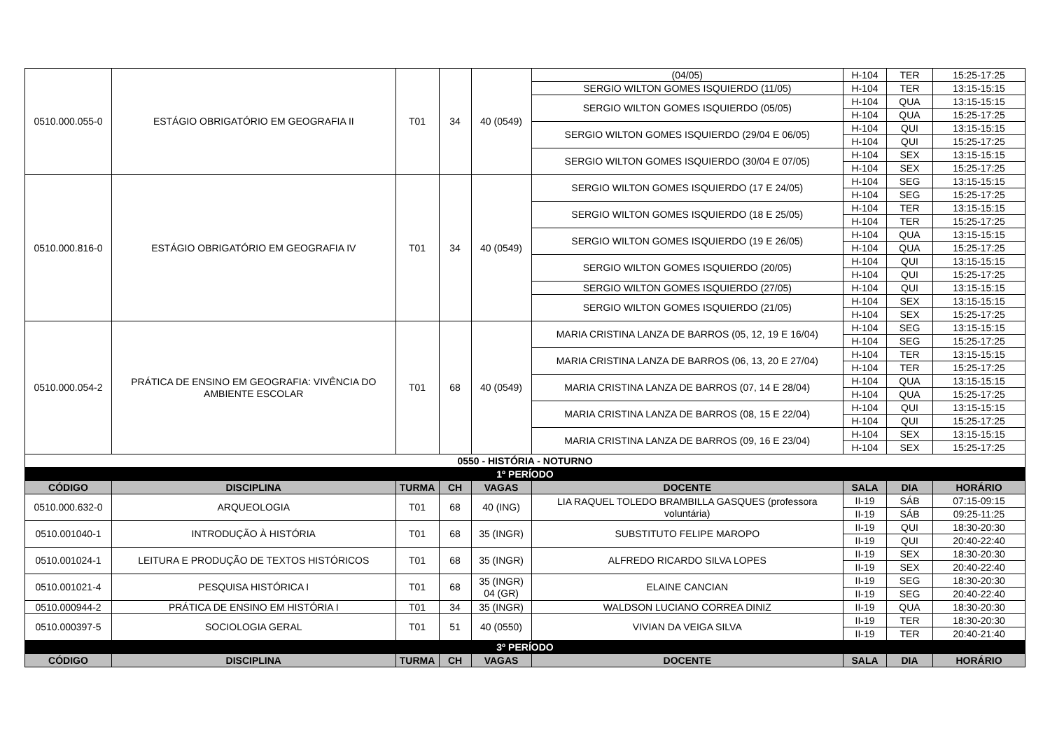| 0510.000.055-0 | ESTÁGIO OBRIGATÓRIO EM GEOGRAFIA II | T01 | 34 | 40 (0549) | (04/05) | H-104 | TER | 15:25-17:25 |
| | | | | | SERGIO WILTON GOMES ISQUIERDO (11/05) | H-104 | TER | 13:15-15:15 |
| | | | | | SERGIO WILTON GOMES ISQUIERDO (05/05) | H-104 | QUA | 13:15-15:15 |
| | | | | | | H-104 | QUA | 15:25-17:25 |
| | | | | | SERGIO WILTON GOMES ISQUIERDO (29/04 E 06/05) | H-104 | QUI | 13:15-15:15 |
| | | | | | | H-104 | QUI | 15:25-17:25 |
| | | | | | SERGIO WILTON GOMES ISQUIERDO (30/04 E 07/05) | H-104 | SEX | 13:15-15:15 |
| | | | | | | H-104 | SEX | 15:25-17:25 |
| 0510.000.816-0 | ESTÁGIO OBRIGATÓRIO EM GEOGRAFIA IV | T01 | 34 | 40 (0549) | SERGIO WILTON GOMES ISQUIERDO (17 E 24/05) | H-104 | SEG | 13:15-15:15 |
| | | | | | | H-104 | SEG | 15:25-17:25 |
| | | | | | SERGIO WILTON GOMES ISQUIERDO (18 E 25/05) | H-104 | TER | 13:15-15:15 |
| | | | | | | H-104 | TER | 15:25-17:25 |
| | | | | | SERGIO WILTON GOMES ISQUIERDO (19 E 26/05) | H-104 | QUA | 13:15-15:15 |
| | | | | | | H-104 | QUA | 15:25-17:25 |
| | | | | | SERGIO WILTON GOMES ISQUIERDO (20/05) | H-104 | QUI | 13:15-15:15 |
| | | | | | | H-104 | QUI | 15:25-17:25 |
| | | | | | SERGIO WILTON GOMES ISQUIERDO (27/05) | H-104 | QUI | 13:15-15:15 |
| | | | | | SERGIO WILTON GOMES ISQUIERDO (21/05) | H-104 | SEX | 13:15-15:15 |
| | | | | | | H-104 | SEX | 15:25-17:25 |
| 0510.000.054-2 | PRÁTICA DE ENSINO EM GEOGRAFIA: VIVÊNCIA DO AMBIENTE ESCOLAR | T01 | 68 | 40 (0549) | MARIA CRISTINA LANZA DE BARROS (05, 12, 19 E 16/04) | H-104 | SEG | 13:15-15:15 |
| | | | | | | H-104 | SEG | 15:25-17:25 |
| | | | | | MARIA CRISTINA LANZA DE BARROS (06, 13, 20 E 27/04) | H-104 | TER | 13:15-15:15 |
| | | | | | | H-104 | TER | 15:25-17:25 |
| | | | | | MARIA CRISTINA LANZA DE BARROS (07, 14 E 28/04) | H-104 | QUA | 13:15-15:15 |
| | | | | | | H-104 | QUA | 15:25-17:25 |
| | | | | | MARIA CRISTINA LANZA DE BARROS (08, 15 E 22/04) | H-104 | QUI | 13:15-15:15 |
| | | | | | | H-104 | QUI | 15:25-17:25 |
| | | | | | MARIA CRISTINA LANZA DE BARROS (09, 16 E 23/04) | H-104 | SEX | 13:15-15:15 |
| | | | | | | H-104 | SEX | 15:25-17:25 |
| 0550 - HISTÓRIA - NOTURNO | | | | | | | | |
| 1º PERÍODO | | | | | | | | |
| CÓDIGO | DISCIPLINA | TURMA | CH | VAGAS | DOCENTE | SALA | DIA | HORÁRIO |
| 0510.000.632-0 | ARQUEOLOGIA | T01 | 68 | 40 (ING) | LIA RAQUEL TOLEDO BRAMBILLA GASQUES (professora voluntária) | II-19 | SÁB | 07:15-09:15 |
| | | | | | | II-19 | SÁB | 09:25-11:25 |
| 0510.001040-1 | INTRODUÇÃO À HISTÓRIA | T01 | 68 | 35 (INGR) | SUBSTITUTO FELIPE MAROPO | II-19 | QUI | 18:30-20:30 |
| | | | | | | II-19 | QUI | 20:40-22:40 |
| 0510.001024-1 | LEITURA E PRODUÇÃO DE TEXTOS HISTÓRICOS | T01 | 68 | 35 (INGR) | ALFREDO RICARDO SILVA LOPES | II-19 | SEX | 18:30-20:30 |
| | | | | | | II-19 | SEX | 20:40-22:40 |
| 0510.001021-4 | PESQUISA HISTÓRICA I | T01 | 68 | 35 (INGR) 04 (GR) | ELAINE CANCIAN | II-19 | SEG | 18:30-20:30 |
| | | | | | | II-19 | SEG | 20:40-22:40 |
| 0510.000944-2 | PRÁTICA DE ENSINO EM HISTÓRIA I | T01 | 34 | 35 (INGR) | WALDSON LUCIANO CORREA DINIZ | II-19 | QUA | 18:30-20:30 |
| 0510.000397-5 | SOCIOLOGIA GERAL | T01 | 51 | 40 (0550) | VIVIAN DA VEIGA SILVA | II-19 | TER | 18:30-20:30 |
| | | | | | | II-19 | TER | 20:40-21:40 |
| 3º PERÍODO | | | | | | | | |
| CÓDIGO | DISCIPLINA | TURMA | CH | VAGAS | DOCENTE | SALA | DIA | HORÁRIO |